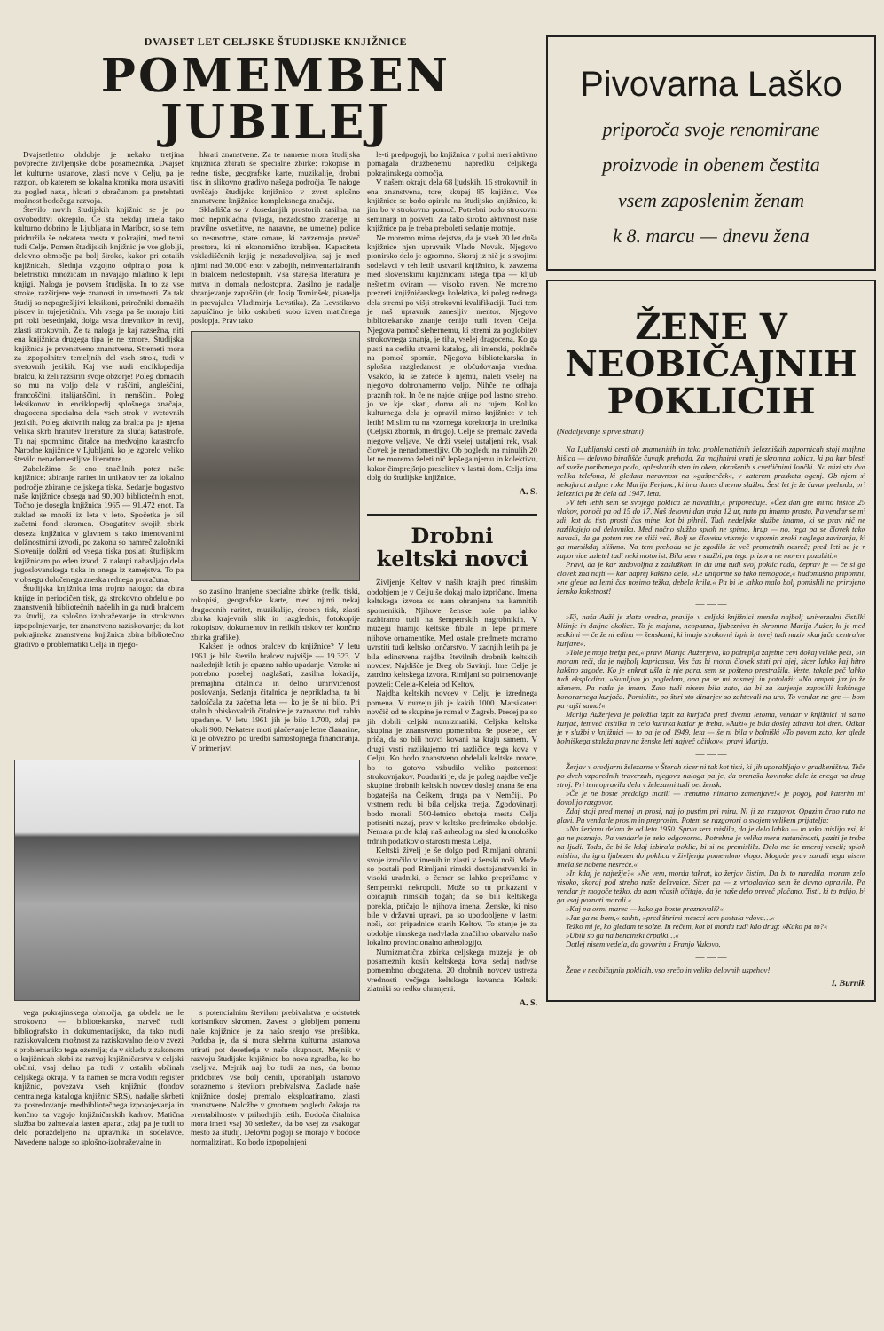DVAJSET LET CELJSKE ŠTUDIJSKE KNJIŽNICE
POMEMBEN JUBILEJ
Dvajsetletno obdobje je nekako tretjina povprečne življenjske dobe posameznika. Dvajset let kulturne ustanove, zlasti nove v Celju, pa je razpon, ob katerem se lokalna kronika mora ustaviti za pogled nazaj, hkrati z obračunom pa pretehtati možnost bodočega razvoja.
Število novih študijskih knjižnic se je po osvoboditvi okrepilo. Če sta nekdaj imela tako kulturno dobrino le Ljubljana in Maribor, so se tem pridružila še nekatera mesta v pokrajini, med temi tudi Celje. Pomen študijskih knjižnic je vse globlji, delovno območje pa bolj široko, kakor pri ostalih knjižnicah. Slednja vzgojno odpirajo pota k beletristiki množicam in navajajo mladino k lepi knjigi. Naloga je povsem študijska. In to za vse stroke, razširjene veje znanosti in umetnosti. Za tak študij so nepogrešljivi leksikoni, priročniki domačih piscev in tujejezičnih. Vrh vsega pa še morajo biti pri roki besednjaki, dolga vrsta dnevnikov in revij, zlasti strokovnih. Že ta naloga je kaj razsežna, niti ena knjižnica drugega tipa je ne zmore. Študijska knjižnica je prvenstveno znanstvena. Stremeti mora za izpopolnitev temeljnih del vseh strok, tudi v svetovnih jezikih. Kaj vse nudi enciklopedija bralcu, ki želi razširiti svoje obzorje! Poleg domačih so mu na voljo dela v ruščini, angleščini, francoščini, italijanščini, in nemščini. Poleg leksikonov in enciklopedij splošnega značaja, dragocena specialna dela vseh strok v svetovnih jezikih. Poleg aktivnih nalog za bralca pa je njena velika skrb hranitev literature za slučaj katastrofe. Tu naj spomnimo čitalce na medvojno katastrofo Narodne knjižnice v Ljubljani, ko je zgorelo veliko število nenadomestljive literature.
Zabeležimo še eno značilnih potez naše knjižnice: zbiranje raritet in unikatov ter za lokalno področje zbiranje celjskega tiska. Sedanje bogastvo naše knjižnice obsega nad 90.000 bibliotečnih enot. Točno je dosegla knjižnica 1965 — 91.472 enot. Ta zaklad se množi iz leta v leto. Spočetka je bil začetni fond skromen. Obogatitev svojih zbirk doseza knjižnica v glavnem s tako imenovanimi dolžnostnimi izvodi, po zakonu so namreč založniki Slovenije dolžni od vsega tiska poslati študijskim knjižnicam po eden izvod. Z nakupi nabavljajo dela jugoslovanskega tiska in onega iz zamejstva. To pa v obsegu določenega zneska rednega proračuna.
Študijska knjižnica ima trojno nalogo: da zbira knjige in periodičen tisk, ga strokovno obdeluje po znanstvenih bibliotečnih načelih in ga nudi bralcem za študij, za splošno izobraževanje in strokovno izpopolnjevanje, ter znanstveno raziskovanje; da kot pokrajinska znanstvena knjižnica zbira bibliotečno gradivo o problematiki Celja in njego-
hkrati znanstvene. Za te namene mora študijska knjižnica zbirati še specialne zbirke: rokopise in redne tiske, geografske karte, muzikalije, drobni tisk in slikovno gradivo našega področja. Te naloge uvrščajo študijsko knjižnico v zvrst splošno znanstvene knjižnice kompleksnega značaja.
Skladišča so v dosedanjih prostorih zasilna, na moč neprikladna (vlaga, nezadostno zračenje, ni pravilne osvetlitve, ne naravne, ne umetne) police so nesmotrne, stare omare, ki zavzemajo preveč prostora, ki ni ekonomično izrabljen. Kapaciteta vskladiščenih knjig je nezadovoljiva, saj je med njimi nad 30.000 enot v zabojih, neinventariziranih in bralcem nedostopnih. Vsa starejša literatura je mrtva in domala nedostopna. Zasilno je nadalje shranjevanje zapuščin (dr. Josip Tominšek, pisatelja in prevajalca Vladimirja Levstika). Za Levstikovo zapuščino je bilo oskrbeti sobo izven matičnega poslopja. Prav tako
so zasilno hranjene specialne zbirke (redki tiski, rokopisi, geografske karte, med njimi nekaj dragocenih raritet, muzikalije, droben tisk, zlasti zbirka krajevnih slik in razglednic, fotokopije rokopisov, dokumentov in redkih tiskov ter končno zbirka grafike).
Kakšen je odnos bralcev do knjižnice? V letu 1961 je bilo število bralcev najvišje — 19.323. V naslednjih letih je opazno rahlo upadanje. Vzroke ni potrebno posebej naglašati, zasilna lokacija, premajhna čitalnica in delno umrtvičenost poslovanja. Sedanja čitalnica je neprikladna, ta bi zadoščala za začetna leta — ko je še ni bilo. Pri stalnih obiskovalcih čitalnice je zaznavno tudi rahlo upadanje. V letu 1961 jih je bilo 1.700, zdaj pa okoli 900. Nekatere moti plačevanje letne članarine, ki je obvezno po uredbi samostojnega financiranja. V primerjavi
vega pokrajinskega območja, ga obdela ne le strokovno — bibliotekarsko, marveč tudi bibliografsko in dokumentacijsko, da tako nudi raziskovalcem možnost za raziskovalno delo v zvezi s problematiko tega ozemlja; da v skladu z zakonom o knjižnicah skrbi za razvoj knjižničarstva v celjski občini, vsaj delno pa tudi v ostalih občinah celjskega okraja. V ta namen se mora voditi register knjižnic, povezava vseh knjižnic (fondov centralnega kataloga knjižnic SRS), nadalje skrbeti za posredovanje medbibliotečnega izposojevanja in končno za vzgojo knjižničarskih kadrov. Matična služba bo zahtevala lasten aparat, zdaj pa je tudi to delo porazdeljeno na upravnika in sodelavce. Navedene naloge so splošno-izobraževalne in
s potencialnim številom prebivalstva je odstotek koristnikov skromen. Zavest o globljem pomenu naše knjižnice je za našo srenjo vse prešibka. Podoba je, da si mora slehrna kulturna ustanova utirati pot desetletja v našo skupnost. Mejnik v razvoju študijske knjižnice bo nova zgradba, ko bo vseljiva. Mejnik naj bo tudi za nas, da bomo pridobitev vse bolj cenili, uporabljali ustanovo soraznemo s številom prebivalstva. Zaklade naše knjižnice doslej premalo eksploatiramo, zlasti znanstvene. Naložbe v gmotnem pogledu čakajo na »rentabilnost« v prihodnjih letih. Bodoča čitalnica mora imeti vsaj 30 sedežev, da bo vsej za vsakogar mesto za študij. Delovni pogoji se morajo v bodoče normalizirati. Ko bodo izpopolnjeni
le-ti predpogoji, bo knjižnica v polni meri aktivno pomagala družbenemu napredku celjskega pokrajinskega območja.
V našem okraju dela 68 ljudskih, 16 strokovnih in ena znanstvena, torej skupaj 85 knjižnic. Vse knjižnice se bodo opirale na študijsko knjižnico, ki jim bo v strokovno pomoč. Potrebni bodo strokovni seminarji in posveti. Za tako široko aktivnost naše knjižnice pa je treba preboleti sedanje motnje.
Ne moremo mimo dejstva, da je vseh 20 let duša knjižnice njen upravnik Vlado Novak. Njegovo pionirsko delo je ogromno. Skoraj iz nič je s svojimi sodelavci v teh letih ustvaril knjižnico, ki zavzema med slovenskimi knjižnicami istega tipa — kljub neštetim oviram — visoko raven. Ne moremo prezreti knjižničarskega kolektiva, ki poleg rednega dela stremi po višji strokovni kvalifikaciji. Tudi tem je naš upravnik zanesljiv mentor. Njegovo bibliotekarsko znanje cenijo tudi izven Celja. Njegova pomoč slehernemu, ki stremi za poglobitev strokovnega znanja, je tiha, vselej dragocena. Ko ga pusti na cedilu stvarni katalog, ali imenski, poklиče na pomoč spomin. Njegova bibliotekarska in splošna razgledanost je občudovanja vredna. Vsakdo, ki se zateče k njemu, naleti vselej na njegovo dobronamerno voljo. Nihče ne odhaja praznih rok. In če ne najde knjige pod lastno streho, jo ve kje iskati, doma ali na tujem. Koliko kulturnega dela je opravil mimo knjižnice v teh letih! Mislim tu na vzornega korektorja in urednika (Celjski zbornik, in drugo). Celje se premalo zaveda njegove veljave. Ne drži vselej ustaljeni rek, vsak človek je nenadomestljiv. Ob pogledu na minulih 20 let ne moremo želeti nič lepšega njemu in kolektivu, kakor čimprejšnjo preselitev v lastni dom. Celja ima dolg do študijske knjižnice.
A. S.
Drobni keltski novci
Življenje Keltov v naših krajih pred rimskim obdobjem je v Celju še dokaj malo izpričano. Imena keltskega izvora so nam ohranjena na kamnitih spomenikih. Njihove ženske noše pa lahko razbiramo tudi na šempetrskih nagrobnikih. V muzeju hranijo keltske fibule in lepe primere njihove ornamentike. Med ostale predmete moramo uvrstiti tudi keltsko lončarstvo. V zadnjih letih pa je bila edinstvena najdba številnih drobnih keltskih novcev. Najdišče je Breg ob Savinji. Ime Celje je zatrdno keltskega izvora. Rimljani so poimenovanje povzeli: Celeia-Keleia od Keltov.
Najdba keltskih novcev v Celju je izrednega pomena. V muzeju jih je kakih 1000. Marsikateri novčič od te skupine je romal v Zagreb. Precej pa so jih dobili celjski numizmatiki. Celjska keltska skupina je znanstveno pomembna še posebej, ker priča, da so bili novci kovani na kraju samem. V drugi vrsti razlikujemo tri različice tega kova v Celju. Ko bodo znanstveno obdelali keltske novce, bo to gotovo vzbudilo veliko pozornost strokovnjakov. Poudariti je, da je poleg najdbe večje skupine drobnih keltskih novcev doslej znana še ena bogatejša na Češkem, druga pa v Nemčiji. Po vrstnem redu bi bila celjska tretja. Zgodovinarji bodo morali 500-letnico obstoja mesta Celja potisniti nazaj, prav v keltsko predrimsko obdobje. Nemara pride kdaj naš arheolog na sled kronološko trdnih podatkov o starosti mesta Celja.
Keltski živelj je še dolgo pod Rimljani ohranil svoje izročilo v imenih in zlasti v ženski noši. Može so postali pod Rimljani rimski dostojanstveniki in visoki uradniki, o čemer se lahko prepričamo v šempetrski nekropoli. Može so tu prikazani v običajnih rimskih togah; da so bili keltskega porekla, pričajo le njihova imena. Ženske, ki niso bile v državni upravi, pa so upodobljene v lastni noši, kot pripadnice starih Keltov. To stanje je za obdobje rimskega nadvlada značilno obarvalo našo lokalno provincionalno arheologijo.
Numizmatična zbirka celjskega muzeja je ob posameznih kosih keltskega kova sedaj nadvse pomembno obogatena. 20 drobnih novcev ustreza vrednosti večjega keltskega kovanca. Keltski zlatniki so redko ohranjeni.
A. S.
Pivovarna Laško
priporoča svoje renomirane
proizvode in obenem čestita
vsem zaposlenim ženam
k 8. marcu — dnevu žena
ŽENE V
NEOBIČAJNIH
POKLICIH
(Nadaljevanje s prve strani)
Na Ljubljanski cesti ob znamenitih in tako problematičnih železniških zapornicah stoji majhna hišica — delovno bivališče čuvajk prehoda. Za majhnimi vrati je skromna sobica, ki pa kar blesti od sveže poribanega poda, opleskanih sten in oken, okrašenih s cvetličnimi lončki. Na mizi sta dva velika telefona, ki gledata naravnost na »gašperček«, v katerem prasketa ogenj. Ob njem si nekajkrat zrdgne roke Marija Ferjanc, ki ima danes dnevno službo. Šest let je že čuvar prehoda, pri železnici pa že dela od 1947. leta.
»V teh letih sem se svojega poklica že navadila,« pripoveduje. »Čez dan gre mimo hišice 25 vlakov, ponoči pa od 15 do 17. Naš delovni dan traja 12 ur, nato pa imamo prosto. Pa vendar se mi zdi, kot da tisti prosti čas mine, kot bi pihnil. Tudi nedeljske službe imamo, ki se prav nič ne razlikujejo od delavnika. Med nočno službo sploh ne spimo, hrup — no, tega pa se človek tako navadi, da ga potem res ne sliši več. Bolj se človeku vtisnejo v spomin zvoki naglega zaviranja, ki ga marsikdaj slišimo. Na tem prehodu se je zgodilo že več prometnih nesreč; pred leti se je v zapornice zaletel tudi neki motorist. Bila sem v službi, pa tega prizora ne morem pozabiti.«
Pravi, da je kar zadovoljna z zaslužkom in da ima tudi svoj poklic rada, čeprav je — če si ga človek zna najti — kar naprej kakšno delo. »Le uniforme so tako nemogoče,« hudomušno pripomni, »ne glede na letni čas nosimo težka, debela krila.« Pa bi le lahko malo bolj pomislili na prirojeno žensko koketnost!
— — —
»Ej, naša Auži je zlata vredna, pravijo v celjski knjižnici menda najbolj univerzalni čistilki bližnje in daljne okolice. To je majhna, neopazna, ljubezniva in skromna Marija Aužer, ki je med redkimi — če že ni edina — ženskami, ki imajo strokovni izpit in torej tudi naziv »kurjača centralne kurjave«.
»Tole je moja tretja peč,« pravi Marija Aužerjeva, ko potreplja zajetne cevi dokaj velike peči, »in moram reči, da je najbolj kapricasta. Ves čas bi moral človek stati pri njej, sicer lahko kaj hitro kakšno zagode. Ko je enkrat ušla iz nje para, sem se pošteno prestrašila. Veste, takale peč lahko tudi eksplodira. »Sumljivo jo pogledam, ona pa se mi zasmeji in potolaži: »No ampak jaz jo že uženem. Pa rada jo imam. Zato tudi nisem bila zato, da bi za kurjenje zaposlili kakšnega honorarnega kurjača. Pomislite, po štiri sto dinarjev so zahtevali na uro. To vendar ne gre — bom pa rajši sama!«
Marija Aužerjeva je položila izpit za kurjača pred dvema letoma, vendar v knjižnici ni samo kurjač, temveč čistilka in celo kurirka kadar je treba. »Auži« je bila doslej zdrava kot dren. Odkar je v službi v knjižnici — to pa je od 1949. leta — še ni bila v bolniški »To povem zato, ker glede bolniškega staleža prav na ženske leti največ očitkov«, pravi Marija.
— — —
Žerjav v orodjarni železarne v Štorah sicer ni tak kot tisti, ki jih uporabljajo v gradbeništvu. Teče po dveh vzporednih traverzah, njegova naloga pa je, da prenaša kovinske dele iz enega na drug stroj. Pri tem opravilu dela v železarni tudi pet žensk.
»Če je ne boste predolgo motili — trenutno nimamo zamenjave!« je pogoj, pod katerim mi dovolijo razgovor.
Zdaj stoji pred menoj in prosi, naj jo pustim pri miru. Ni ji za razgovor. Opazim črno ruto na glavi. Pa vendarle prosim in preprosim. Potem se razgovori o svojem velikem prijatelju:
»Na žerjavu delam že od leta 1950. Sprva sem mislila, da je delo lahko — in tako mislijo vsi, ki ga ne poznajo. Pa vendarle je zelo odgovorno. Potrebna je velika mera natančnosti, paziti je treba na ljudi. Toda, če bi še kdaj izbirala poklic, bi si ne premislila. Delo me še zmeraj veseli; sploh mislim, da igra ljubezen do poklica v življenju pomembno vlogo. Mogoče prav zaradi tega nisem imela še nobene nesreče.«
»In kdaj je najtežje?« »Ne vem, morda takrat, ko žerjav čistim. Da bi to naredila, moram zelo visoko, skoraj pod streho naše delavnice. Sicer pa — z vrtoglavico sem že davno opravila. Pa vendar je mogoče težko, da nam včasih očitajo, da je naše delo preveč plačano. Tisti, ki to trdijo, bi ga vsaj poznati morali.«
»Kaj pa osmi marec — kako ga boste praznovali?«
»Jaz ga ne bom,« zaihti, »pred štirimi meseci sem postala vdova…«
Težko mi je, ko gledam te solze. In rečem, kot bi morda tudi kdo drug: »Kako pa to?«
»Ubili so ga na bencinski črpalki…«
Dotlej nisem vedela, da govorim s Franjo Vukovo.
— — —
Žene v neobičajnih poklicih, vso srečo in veliko delovnih uspehov!
I. Burnik